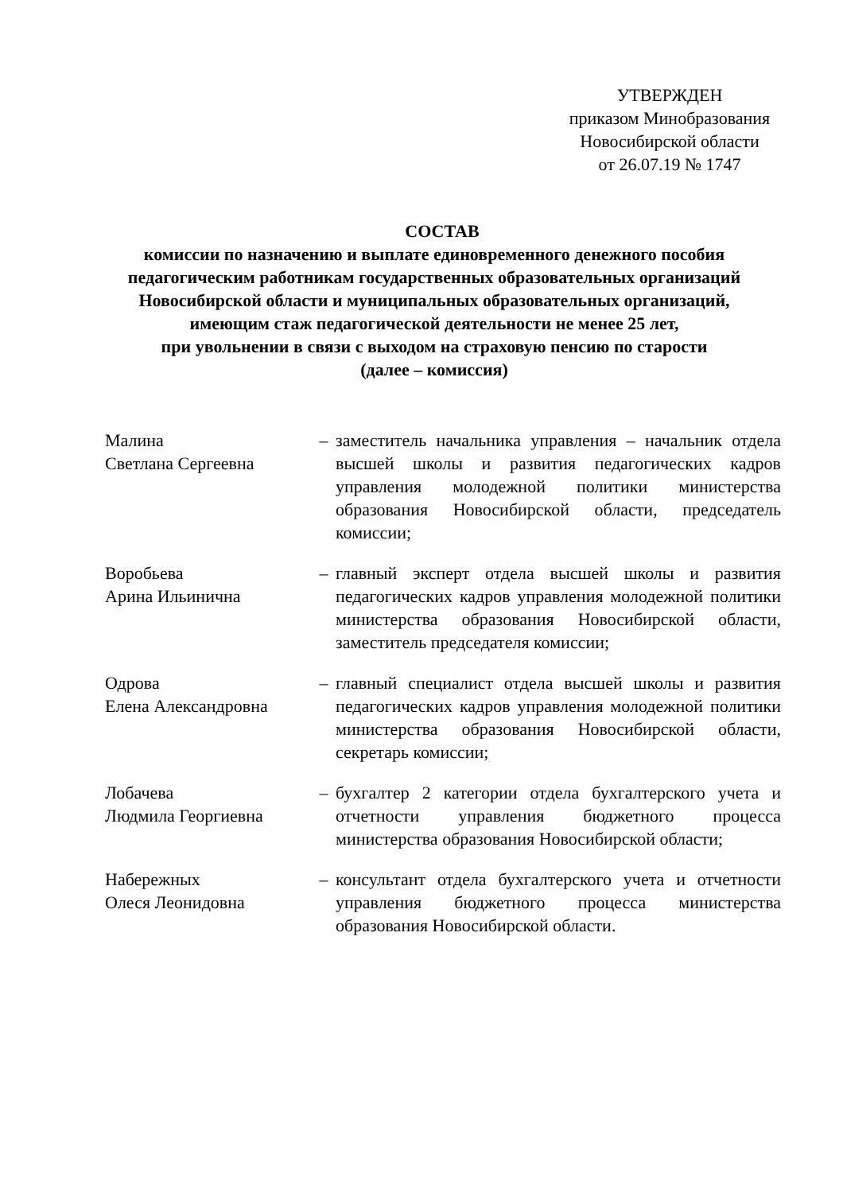УТВЕРЖДЕН
приказом Минобразования
Новосибирской области
от 26.07.19 № 1747
СОСТАВ
комиссии по назначению и выплате единовременного денежного пособия
педагогическим работникам государственных образовательных организаций
Новосибирской области и муниципальных образовательных организаций,
имеющим стаж педагогической деятельности не менее 25 лет,
при увольнении в связи с выходом на страховую пенсию по старости
(далее – комиссия)
| Малина Светлана Сергеевна | – | заместитель начальника управления – начальник отдела высшей школы и развития педагогических кадров управления молодежной политики министерства образования Новосибирской области, председатель комиссии; |
| Воробьева Арина Ильинична | – | главный эксперт отдела высшей школы и развития педагогических кадров управления молодежной политики министерства образования Новосибирской области, заместитель председателя комиссии; |
| Одрова Елена Александровна | – | главный специалист отдела высшей школы и развития педагогических кадров управления молодежной политики министерства образования Новосибирской области, секретарь комиссии; |
| Лобачева Людмила Георгиевна | – | бухгалтер 2 категории отдела бухгалтерского учета и отчетности управления бюджетного процесса министерства образования Новосибирской области; |
| Набережных Олеся Леонидовна | – | консультант отдела бухгалтерского учета и отчетности управления бюджетного процесса министерства образования Новосибирской области. |